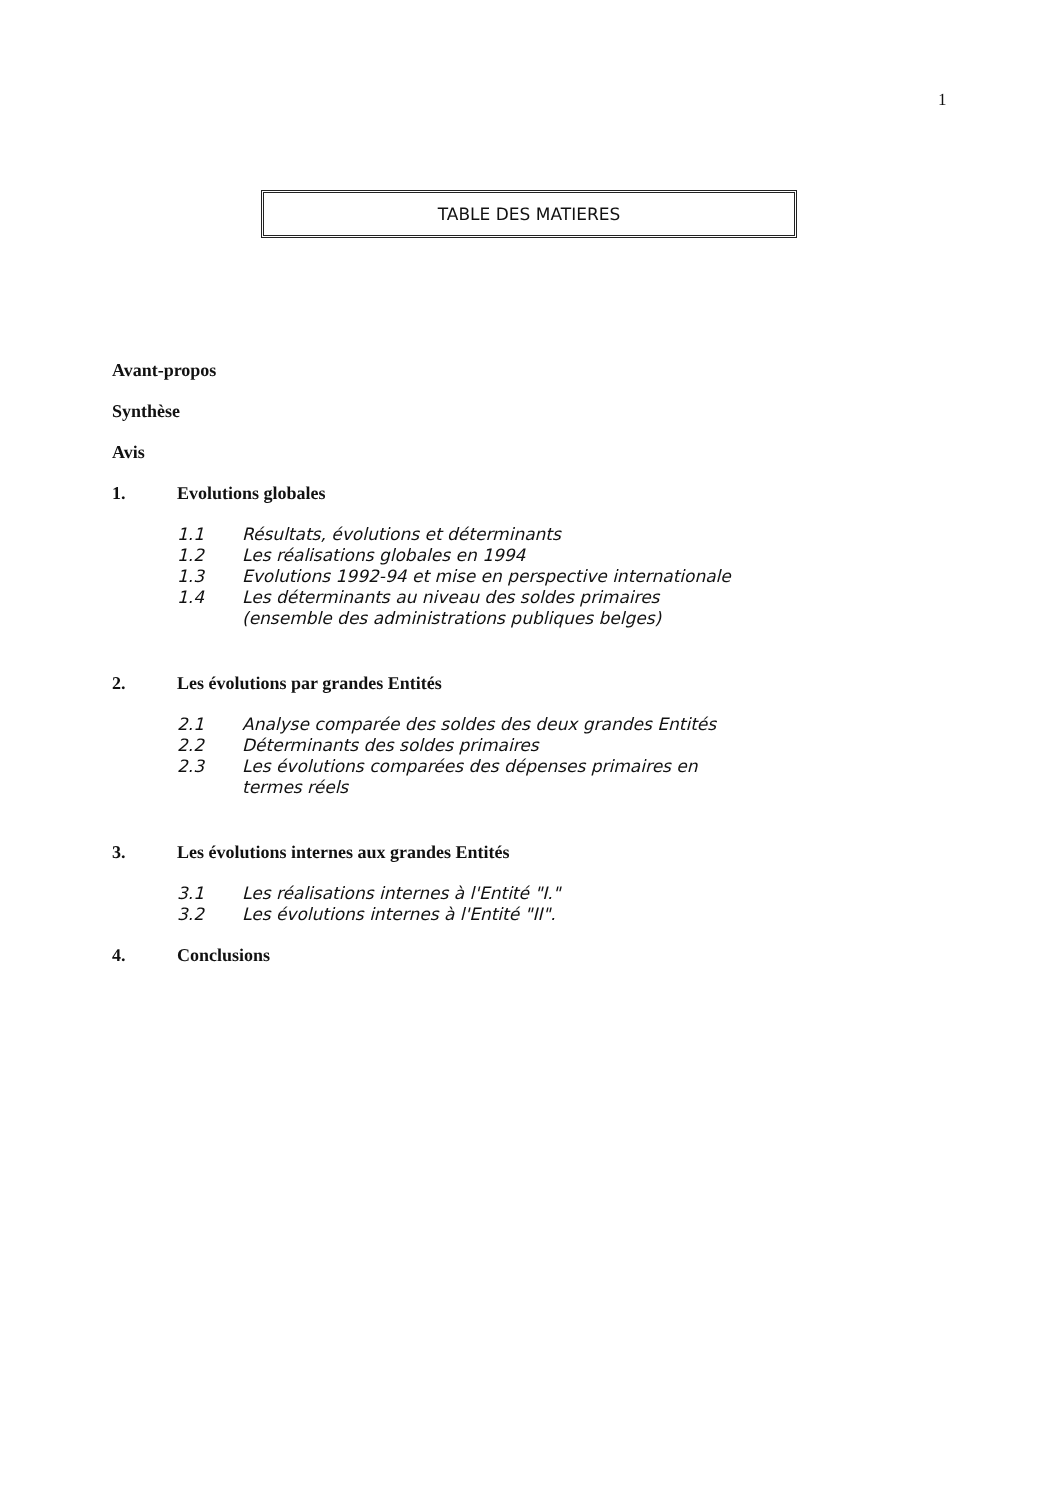1
TABLE DES MATIERES
Avant-propos
Synthèse
Avis
1. Evolutions globales
1.1 Résultats, évolutions et déterminants
1.2 Les réalisations globales en 1994
1.3 Evolutions 1992-94 et mise en perspective internationale
1.4 Les déterminants au niveau des soldes primaires
(ensemble des administrations publiques belges)
2. Les évolutions par grandes Entités
2.1 Analyse comparée des soldes des deux grandes Entités
2.2 Déterminants des soldes primaires
2.3 Les évolutions comparées des dépenses primaires en
termes réels
3. Les évolutions internes aux grandes Entités
3.1 Les réalisations internes à l'Entité "I."
3.2 Les évolutions internes à l'Entité "II".
4. Conclusions